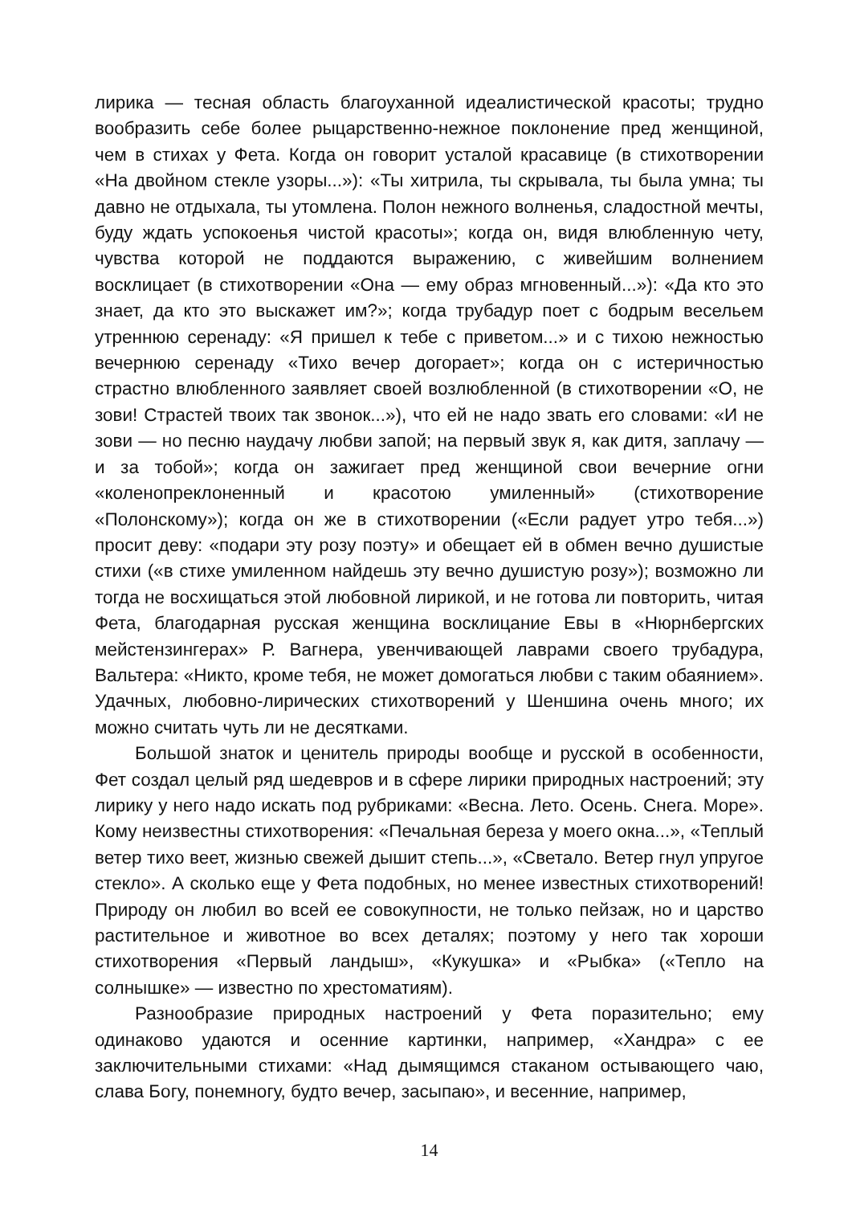лирика — тесная область благоуханной идеалистической красоты; трудно вообразить себе более рыцарственно-нежное поклонение пред женщиной, чем в стихах у Фета. Когда он говорит усталой красавице (в стихотворении «На двойном стекле узоры...»): «Ты хитрила, ты скрывала, ты была умна; ты давно не отдыхала, ты утомлена. Полон нежного волненья, сладостной мечты, буду ждать успокоенья чистой красоты»; когда он, видя влюбленную чету, чувства которой не поддаются выражению, с живейшим волнением восклицает (в стихотворении «Она — ему образ мгновенный...»): «Да кто это знает, да кто это выскажет им?»; когда трубадур поет с бодрым весельем утреннюю серенаду: «Я пришел к тебе с приветом...» и с тихою нежностью вечернюю серенаду «Тихо вечер догорает»; когда он с истеричностью страстно влюбленного заявляет своей возлюбленной (в стихотворении «О, не зови! Страстей твоих так звонок...»), что ей не надо звать его словами: «И не зови — но песню наудачу любви запой; на первый звук я, как дитя, заплачу — и за тобой»; когда он зажигает пред женщиной свои вечерние огни «коленопреклоненный и красотою умиленный» (стихотворение «Полонскому»); когда он же в стихотворении («Если радует утро тебя...») просит деву: «подари эту розу поэту» и обещает ей в обмен вечно душистые стихи («в стихе умиленном найдешь эту вечно душистую розу»); возможно ли тогда не восхищаться этой любовной лирикой, и не готова ли повторить, читая Фета, благодарная русская женщина восклицание Евы в «Нюрнбергских мейстензингерах» Р. Вагнера, увенчивающей лаврами своего трубадура, Вальтера: «Никто, кроме тебя, не может домогаться любви с таким обаянием». Удачных, любовно-лирических стихотворений у Шеншина очень много; их можно считать чуть ли не десятками.
Большой знаток и ценитель природы вообще и русской в особенности, Фет создал целый ряд шедевров и в сфере лирики природных настроений; эту лирику у него надо искать под рубриками: «Весна. Лето. Осень. Снега. Море». Кому неизвестны стихотворения: «Печальная береза у моего окна...», «Теплый ветер тихо веет, жизнью свежей дышит степь...», «Светало. Ветер гнул упругое стекло». А сколько еще у Фета подобных, но менее известных стихотворений! Природу он любил во всей ее совокупности, не только пейзаж, но и царство растительное и животное во всех деталях; поэтому у него так хороши стихотворения «Первый ландыш», «Кукушка» и «Рыбка» («Тепло на солнышке» — известно по хрестоматиям).
Разнообразие природных настроений у Фета поразительно; ему одинаково удаются и осенние картинки, например, «Хандра» с ее заключительными стихами: «Над дымящимся стаканом остывающего чаю, слава Богу, понемногу, будто вечер, засыпаю», и весенние, например,
14